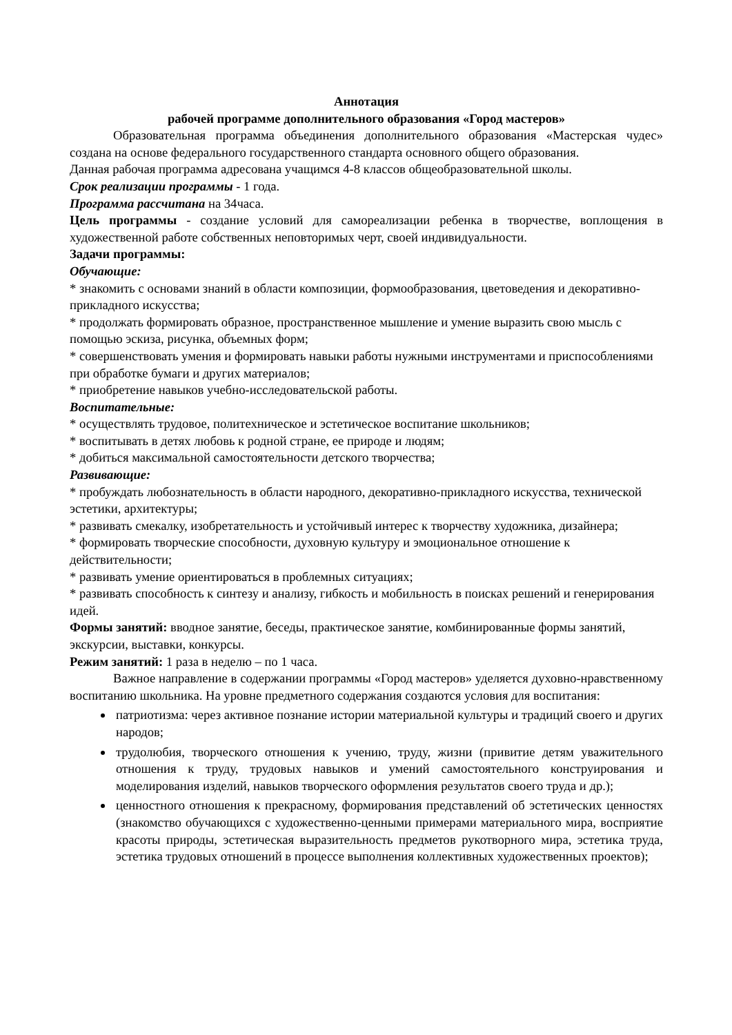Аннотация
рабочей программе дополнительного образования «Город мастеров»
Образовательная программа объединения дополнительного образования «Мастерская чудес» создана на основе федерального государственного стандарта основного общего образования.
Данная рабочая программа адресована учащимся 4-8 классов общеобразовательной школы.
Срок реализации программы - 1 года.
Программа рассчитана на 34часа.
Цель программы - создание условий для самореализации ребенка в творчестве, воплощения в художественной работе собственных неповторимых черт, своей индивидуальности.
Задачи программы:
Обучающие:
* знакомить с основами знаний в области композиции, формообразования, цветоведения и декоративно-прикладного искусства;
* продолжать формировать образное, пространственное мышление и умение выразить свою мысль с помощью эскиза, рисунка, объемных форм;
* совершенствовать умения и формировать навыки работы нужными инструментами и приспособлениями при обработке бумаги и других материалов;
* приобретение навыков учебно-исследовательской работы.
Воспитательные:
* осуществлять трудовое, политехническое и эстетическое воспитание школьников;
* воспитывать в детях любовь к родной стране, ее природе и людям;
* добиться максимальной самостоятельности детского творчества;
Развивающие:
* пробуждать любознательность в области народного, декоративно-прикладного искусства, технической эстетики, архитектуры;
* развивать смекалку, изобретательность и устойчивый интерес к творчеству художника, дизайнера;
* формировать творческие способности, духовную культуру и эмоциональное отношение к действительности;
* развивать умение ориентироваться в проблемных ситуациях;
* развивать способность к синтезу и анализу, гибкость и мобильность в поисках решений и генерирования идей.
Формы занятий: вводное занятие, беседы, практическое занятие, комбинированные формы занятий, экскурсии, выставки, конкурсы.
Режим занятий: 1 раза в неделю – по 1 часа.
Важное направление в содержании программы «Город мастеров» уделяется духовно-нравственному воспитанию школьника. На уровне предметного содержания создаются условия для воспитания:
патриотизма: через активное познание истории материальной культуры и традиций своего и других народов;
трудолюбия, творческого отношения к учению, труду, жизни (привитие детям уважительного отношения к труду, трудовых навыков и умений самостоятельного конструирования и моделирования изделий, навыков творческого оформления результатов своего труда и др.);
ценностного отношения к прекрасному, формирования представлений об эстетических ценностях (знакомство обучающихся с художественно-ценными примерами материального мира, восприятие красоты природы, эстетическая выразительность предметов рукотворного мира, эстетика труда, эстетика трудовых отношений в процессе выполнения коллективных художественных проектов);